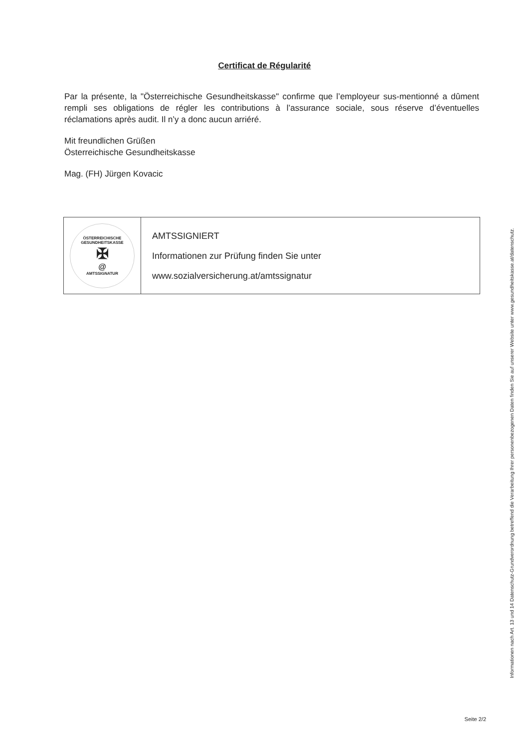Certificat de Régularité
Par la présente, la "Österreichische Gesundheitskasse" confirme que l’employeur sus-mentionné a dûment rempli ses obligations de régler les contributions à l’assurance sociale, sous réserve d’éventuelles réclamations après audit. Il n’y a donc aucun arriéré.
Mit freundlichen Grüßen
Österreichische Gesundheitskasse
Mag. (FH) Jürgen Kovacic
| ÖSTERREICHISCHE GESUNDHEITSKASSE ✠ @ AMTSSIGNATUR | AMTSSIGNIERT Informationen zur Prüfung finden Sie unter www.sozialversicherung.at/amtssignatur |
Informationen nach Art. 13 und 14 Datenschutz-Grundverordnung betreffend die Verarbeitung Ihrer personenbezogenen Daten finden Sie auf unserer Website unter www.gesundheitskasse.at/datenschutz.
Seite 2/2